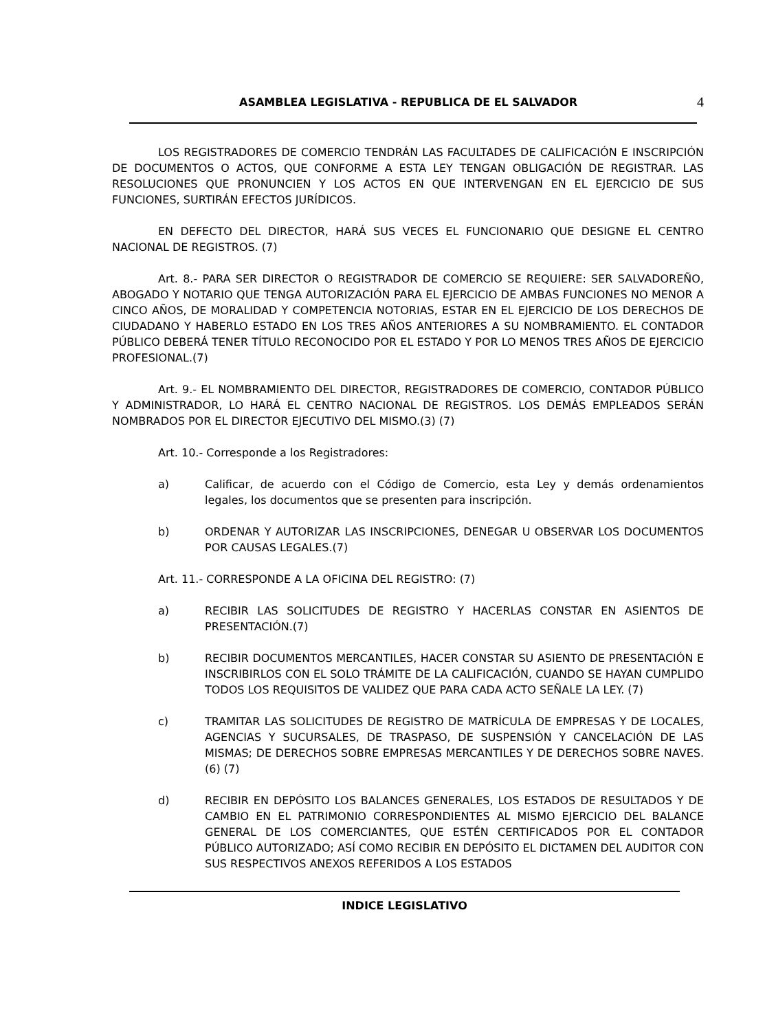ASAMBLEA LEGISLATIVA - REPUBLICA DE EL SALVADOR 4
LOS REGISTRADORES DE COMERCIO TENDRÁN LAS FACULTADES DE CALIFICACIÓN E INSCRIPCIÓN DE DOCUMENTOS O ACTOS, QUE CONFORME A ESTA LEY TENGAN OBLIGACIÓN DE REGISTRAR. LAS RESOLUCIONES QUE PRONUNCIEN Y LOS ACTOS EN QUE INTERVENGAN EN EL EJERCICIO DE SUS FUNCIONES, SURTIRÁN EFECTOS JURÍDICOS.
EN DEFECTO DEL DIRECTOR, HARÁ SUS VECES EL FUNCIONARIO QUE DESIGNE EL CENTRO NACIONAL DE REGISTROS. (7)
Art. 8.- PARA SER DIRECTOR O REGISTRADOR DE COMERCIO SE REQUIERE: SER SALVADOREÑO, ABOGADO Y NOTARIO QUE TENGA AUTORIZACIÓN PARA EL EJERCICIO DE AMBAS FUNCIONES NO MENOR A CINCO AÑOS, DE MORALIDAD Y COMPETENCIA NOTORIAS, ESTAR EN EL EJERCICIO DE LOS DERECHOS DE CIUDADANO Y HABERLO ESTADO EN LOS TRES AÑOS ANTERIORES A SU NOMBRAMIENTO. EL CONTADOR PÚBLICO DEBERÁ TENER TÍTULO RECONOCIDO POR EL ESTADO Y POR LO MENOS TRES AÑOS DE EJERCICIO PROFESIONAL.(7)
Art. 9.- EL NOMBRAMIENTO DEL DIRECTOR, REGISTRADORES DE COMERCIO, CONTADOR PÚBLICO Y ADMINISTRADOR, LO HARÁ EL CENTRO NACIONAL DE REGISTROS. LOS DEMÁS EMPLEADOS SERÁN NOMBRADOS POR EL DIRECTOR EJECUTIVO DEL MISMO.(3) (7)
Art. 10.- Corresponde a los Registradores:
a) Calificar, de acuerdo con el Código de Comercio, esta Ley y demás ordenamientos legales, los documentos que se presenten para inscripción.
b) ORDENAR Y AUTORIZAR LAS INSCRIPCIONES, DENEGAR U OBSERVAR LOS DOCUMENTOS POR CAUSAS LEGALES.(7)
Art. 11.- CORRESPONDE A LA OFICINA DEL REGISTRO: (7)
a) RECIBIR LAS SOLICITUDES DE REGISTRO Y HACERLAS CONSTAR EN ASIENTOS DE PRESENTACIÓN.(7)
b) RECIBIR DOCUMENTOS MERCANTILES, HACER CONSTAR SU ASIENTO DE PRESENTACIÓN E INSCRIBIRLOS CON EL SOLO TRÁMITE DE LA CALIFICACIÓN, CUANDO SE HAYAN CUMPLIDO TODOS LOS REQUISITOS DE VALIDEZ QUE PARA CADA ACTO SEÑALE LA LEY. (7)
c) TRAMITAR LAS SOLICITUDES DE REGISTRO DE MATRÍCULA DE EMPRESAS Y DE LOCALES, AGENCIAS Y SUCURSALES, DE TRASPASO, DE SUSPENSIÓN Y CANCELACIÓN DE LAS MISMAS; DE DERECHOS SOBRE EMPRESAS MERCANTILES Y DE DERECHOS SOBRE NAVES.(6) (7)
d) RECIBIR EN DEPÓSITO LOS BALANCES GENERALES, LOS ESTADOS DE RESULTADOS Y DE CAMBIO EN EL PATRIMONIO CORRESPONDIENTES AL MISMO EJERCICIO DEL BALANCE GENERAL DE LOS COMERCIANTES, QUE ESTÉN CERTIFICADOS POR EL CONTADOR PÚBLICO AUTORIZADO; ASÍ COMO RECIBIR EN DEPÓSITO EL DICTAMEN DEL AUDITOR CON SUS RESPECTIVOS ANEXOS REFERIDOS A LOS ESTADOS
INDICE LEGISLATIVO